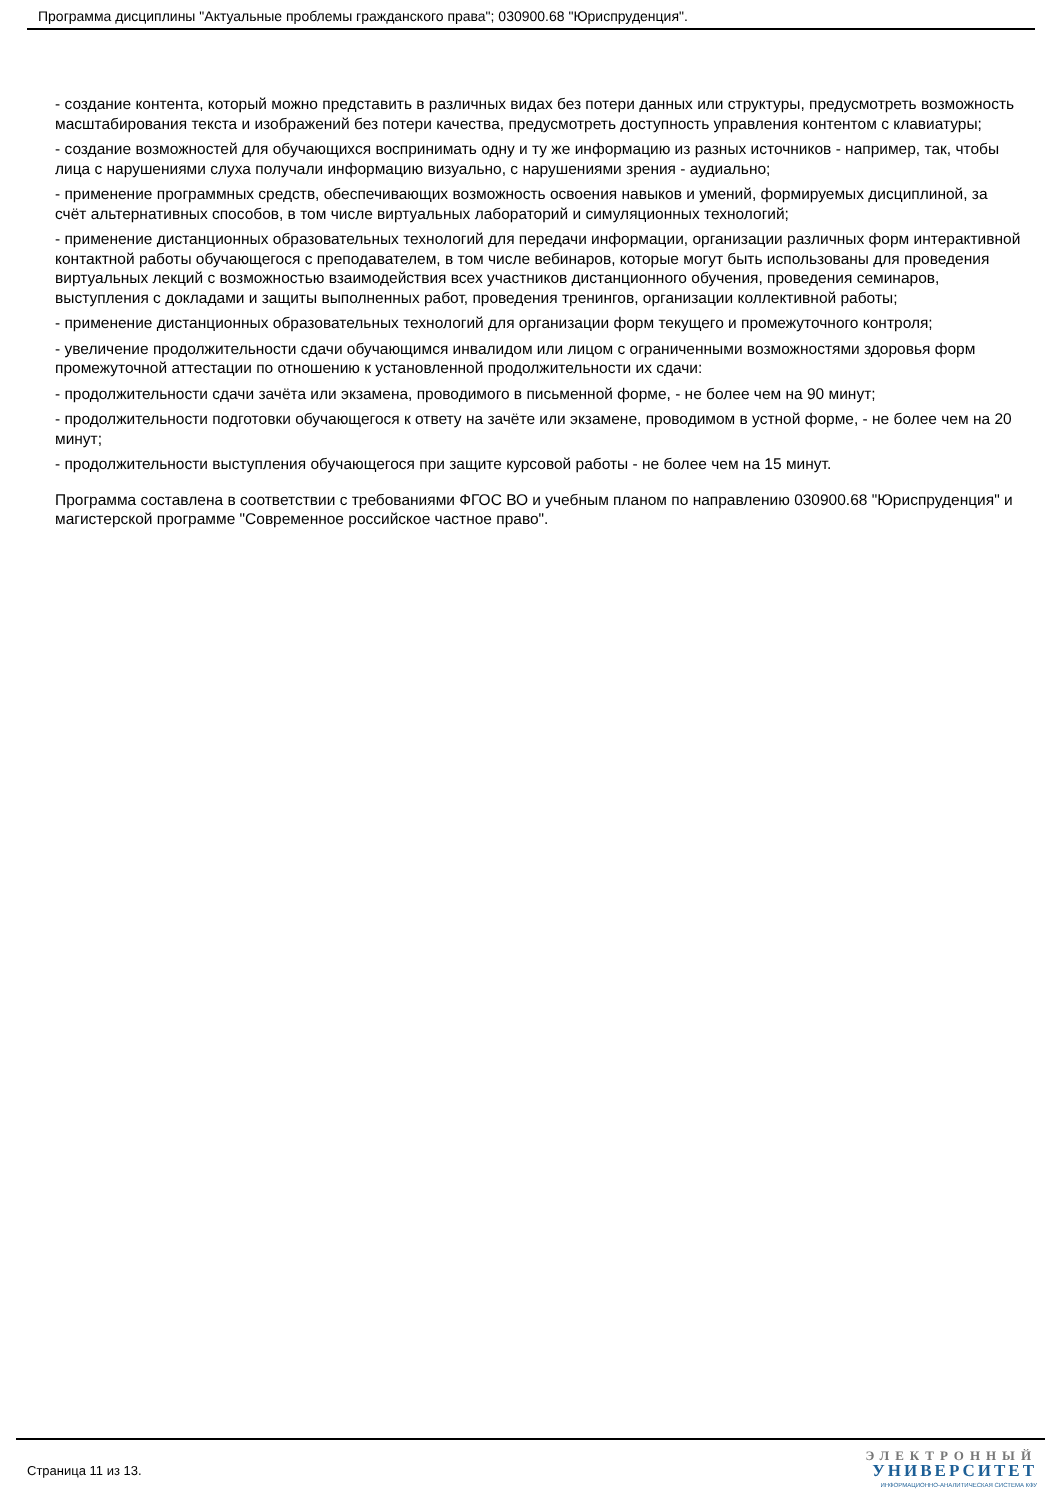Программа дисциплины "Актуальные проблемы гражданского права"; 030900.68 "Юриспруденция".
- создание контента, который можно представить в различных видах без потери данных или структуры, предусмотреть возможность масштабирования текста и изображений без потери качества, предусмотреть доступность управления контентом с клавиатуры;
- создание возможностей для обучающихся воспринимать одну и ту же информацию из разных источников - например, так, чтобы лица с нарушениями слуха получали информацию визуально, с нарушениями зрения - аудиально;
- применение программных средств, обеспечивающих возможность освоения навыков и умений, формируемых дисциплиной, за счёт альтернативных способов, в том числе виртуальных лабораторий и симуляционных технологий;
- применение дистанционных образовательных технологий для передачи информации, организации различных форм интерактивной контактной работы обучающегося с преподавателем, в том числе вебинаров, которые могут быть использованы для проведения виртуальных лекций с возможностью взаимодействия всех участников дистанционного обучения, проведения семинаров, выступления с докладами и защиты выполненных работ, проведения тренингов, организации коллективной работы;
- применение дистанционных образовательных технологий для организации форм текущего и промежуточного контроля;
- увеличение продолжительности сдачи обучающимся инвалидом или лицом с ограниченными возможностями здоровья форм промежуточной аттестации по отношению к установленной продолжительности их сдачи:
- продолжительности сдачи зачёта или экзамена, проводимого в письменной форме, - не более чем на 90 минут;
- продолжительности подготовки обучающегося к ответу на зачёте или экзамене, проводимом в устной форме, - не более чем на 20 минут;
- продолжительности выступления обучающегося при защите курсовой работы - не более чем на 15 минут.
Программа составлена в соответствии с требованиями ФГОС ВО и учебным планом по направлению 030900.68 "Юриспруденция" и магистерской программе "Современное российское частное право".
Страница 11 из 13.
ЭЛЕКТРОННЫЙ
УНИВЕРСИТЕТ
ИНФОРМАЦИОННО-АНАЛИТИЧЕСКАЯ СИСТЕМА КФУ